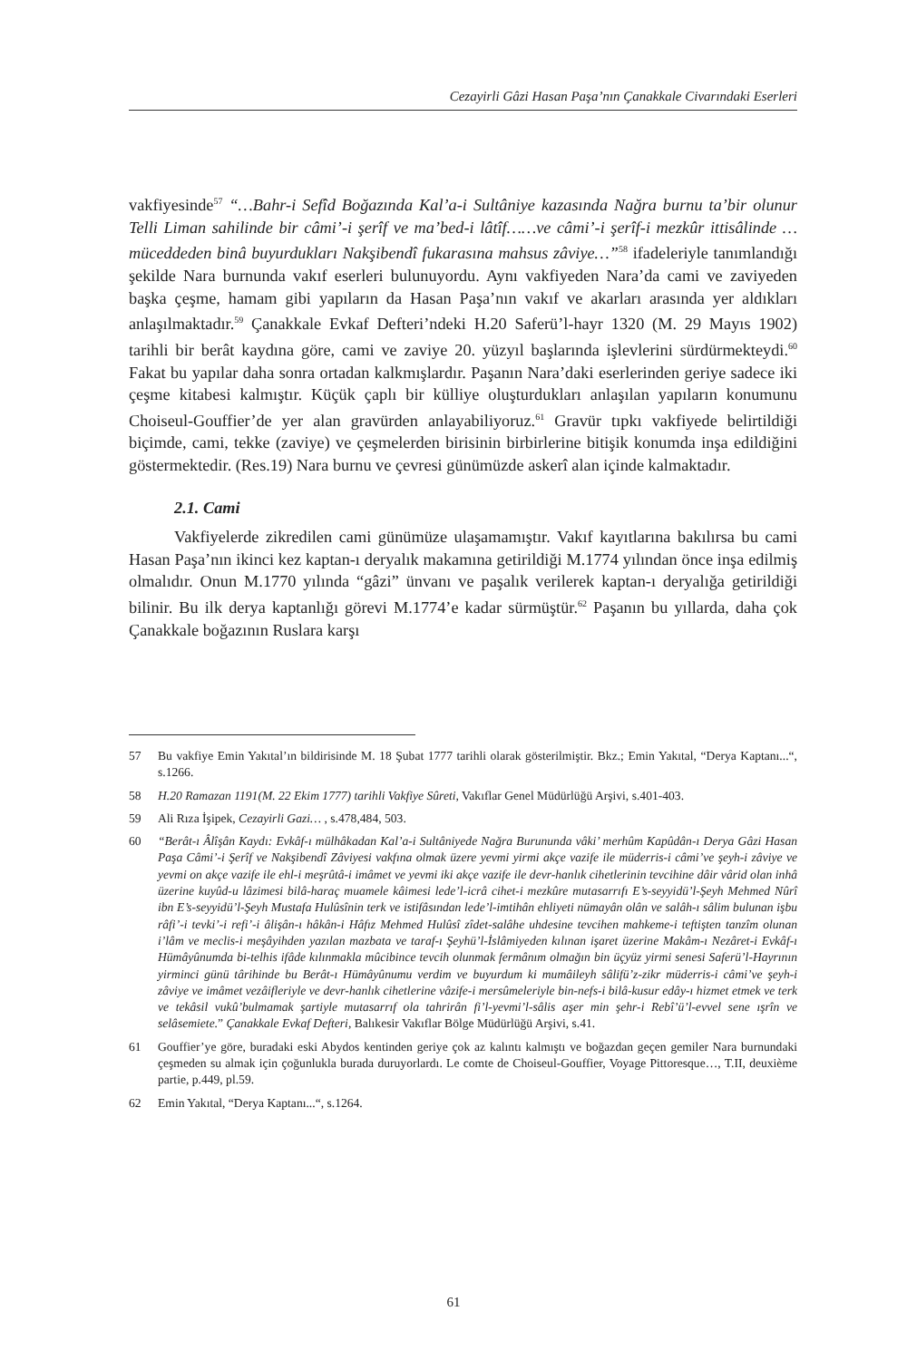Cezayirli Gâzi Hasan Paşa’nın Çanakkale Civarındaki Eserleri
vakfiyesinde<sup>57</sup> “…Bahr-i Sefîd Boğazında Kal’a-i Sultâniye kazasında Nağra burnu ta’bir olunur Telli Liman sahilinde bir câmi’-i şerîf ve ma’bed-i lâtîf……ve câmi’-i şerîf-i mezkûr ittisâlinde … müceddeden binâ buyurdukları Nakşibendî fukarasına mahsus zâviye…”<sup>58</sup> ifadeleriyle tanımlandığı şekilde Nara burnunda vakıf eserleri bulunuyordu. Aynı vakfiyeden Nara’da cami ve zaviyeden başka çeşme, hamam gibi yapıların da Hasan Paşa’nın vakıf ve akarları arasında yer aldıkları anlaşılmaktadır.<sup>59</sup> Çanakkale Evkaf Defteri’ndeki H.20 Saferü’l-hayr 1320 (M. 29 Mayıs 1902) tarihli bir berât kaydına göre, cami ve zaviye 20. yüzyıl başlarında işlevlerini sürdürmekteydi.<sup>60</sup> Fakat bu yapılar daha sonra ortadan kalkmışlardır. Paşanın Nara’daki eserlerinden geriye sadece iki çeşme kitabesi kalmıştır. Küçük çaplı bir külliye oluşturdukları anlaşılan yapıların konumunu Choiseul-Gouffier’de yer alan gravürden anlayabiliyoruz.<sup>61</sup> Gravür tıpkı vakfiyede belirtildiği biçimde, cami, tekke (zaviye) ve çeşmelerden birisinin birbirlerine bitişik konumda inşa edildiğini göstermektedir. (Res.19) Nara burnu ve çevresi günümüzde askerî alan içinde kalmaktadır.
2.1. Cami
Vakfiyelerde zikredilen cami günümüze ulaşamamıştır. Vakıf kayıtlarına bakılırsa bu cami Hasan Paşa’nın ikinci kez kaptan-ı deryalık makamına getirildiği M.1774 yılından önce inşa edilmiş olmalıdır. Onun M.1770 yılında “gâzi” ünvanı ve paşalık verilerek kaptan-ı deryalığa getirildiği bilinir. Bu ilk derya kaptanlığı görevi M.1774’e kadar sürmüştür.<sup>62</sup> Paşanın bu yıllarda, daha çok Çanakkale boğazının Ruslara karşı
57 Bu vakfiye Emin Yakıtal’ın bildirisinde M. 18 Şubat 1777 tarihli olarak gösterilmiştir. Bkz.; Emin Yakıtal, “Derya Kaptanı...“, s.1266.
58 H.20 Ramazan 1191(M. 22 Ekim 1777) tarihli Vakfiye Sûreti, Vakıflar Genel Müdürlüğü Arşivi, s.401-403.
59 Ali Rıza İşipek, Cezayirli Gazi… , s.478,484, 503.
60 “Berât-ı Âlîşân Kaydı: Evkâf-ı mülhâkadan Kal’a-i Sultâniyede Nağra Burununda vâki’ merhûm Kapûdân-ı Derya Gâzi Hasan Paşa Câmi’-i Şerîf ve Nakşibendî Zâviyesi vakfına olmak üzere yevmi yirmi akçe vazife ile müderris-i câmi’ve şeyh-i zâviye ve yevmi on akçe vazife ile ehl-i meşrûtâ-i imâmet ve yevmi iki akçe vazife ile devr-hanlık cihetlerinin tevcihine dâir vârid olan inhâ üzerine kuyûd-u lâzimesi bilâ-haraç muamele kâimesi lede’l-icrâ cihet-i mezkûre mutasarrıfı E’s-seyyidü’l-Şeyh Mehmed Nûrî ibn E’s-seyyidü’l-Şeyh Mustafa Hulûsînin terk ve istifâsından lede’l-imtihân ehliyeti nümayân olân ve salâh-ı sâlim bulunan işbu râfi’-i tevki’-i refi’-i âlişân-ı hâkân-i Hâfız Mehmed Hulûsî zîdet-salâhe uhdesine tevcihen mahkeme-i teftişten tanzîm olunan i’lâm ve meclis-i meşâyihden yazılan mazbata ve taraf-ı Şeyhü’l-İslâmiyeden kılınan işaret üzerine Makâm-ı Nezâret-i Evkâf-ı Hümâyûnumda bi-telhis ifâde kılınmakla mûcibince tevcih olunmak fermânım olmağın bin üçyüz yirmi senesi Saferü’l-Hayrının yirminci günü târihinde bu Berât-ı Hümâyûnumu verdim ve buyurdum ki mumâileyh sâlifü’z-zikr müderris-i câmi’ve şeyh-i zâviye ve imâmet vezâifleriyle ve devr-hanlık cihetlerine vâzife-i mersûmeleriyle bin-nefs-i bilâ-kusur edây-ı hizmet etmek ve terk ve tekâsil vukû’bulmamak şartiyle mutasarrıf ola tahrirân fi’l-yevmi’l-sâlis aşer min şehr-i Rebî’ü’l-evvel sene ışrîn ve selâsemiete.” Çanakkale Evkaf Defteri, Balıkesir Vakıflar Bölge Müdürlüğü Arşivi, s.41.
61 Gouffier’ye göre, buradaki eski Abydos kentinden geriye çok az kalıntı kalmıştı ve boğazdan geçen gemiler Nara burnundaki çeşmeden su almak için çoğunlukla burada duruyorlardı. Le comte de Choiseul-Gouffier, Voyage Pittoresque…, T.II, deuxième partie, p.449, pl.59.
62 Emin Yakıtal, “Derya Kaptanı...“, s.1264.
61